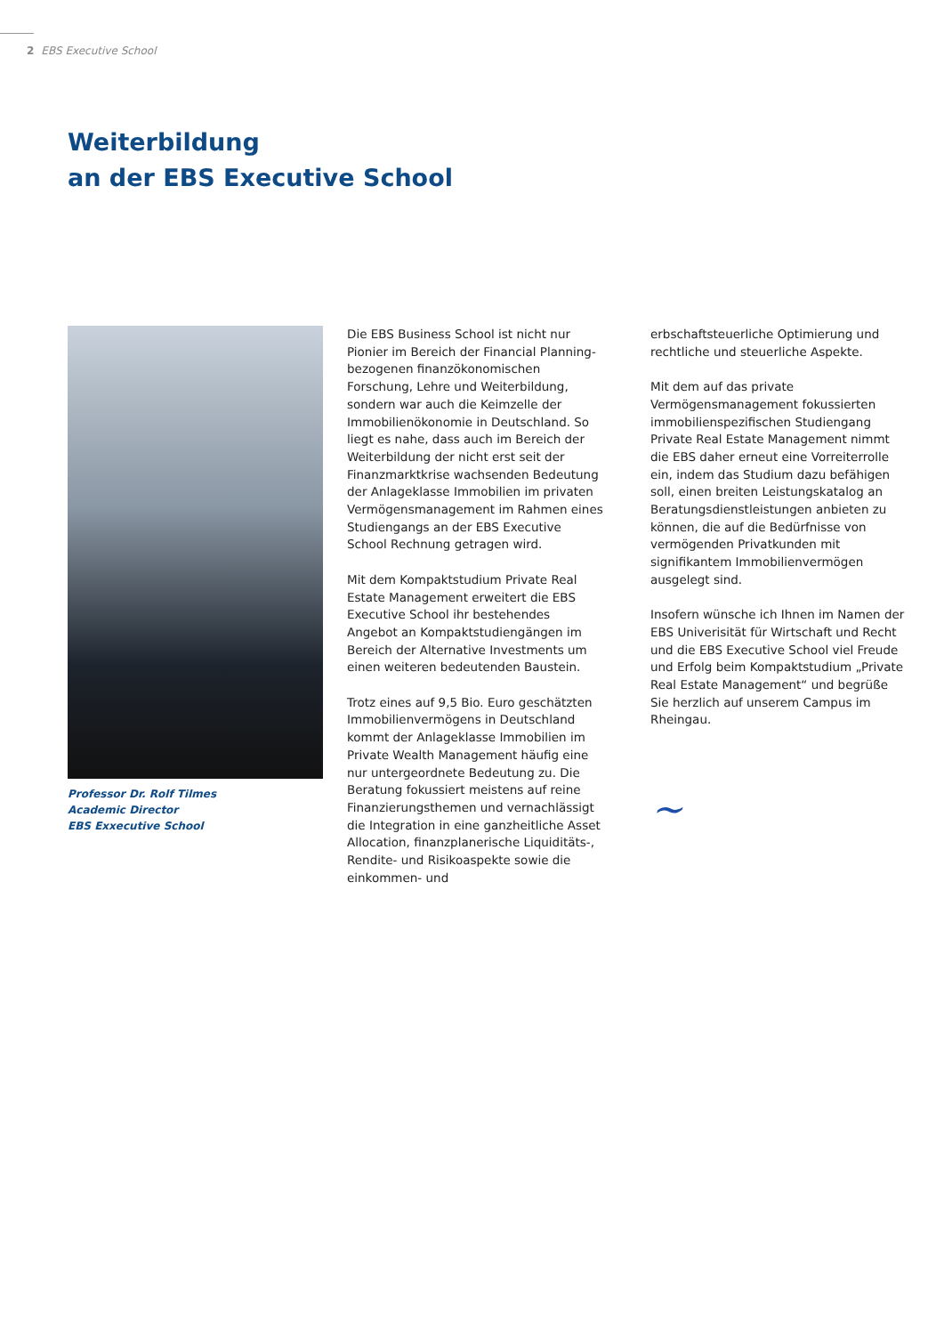2 EBS Executive School
Weiterbildung
an der EBS Executive School
Professor Dr. Rolf Tilmes
Academic Director
EBS Exxecutive School
Die EBS Business School ist nicht nur Pionier im Bereich der Financial Planning-bezogenen finanzökonomischen Forschung, Lehre und Weiterbildung, sondern war auch die Keimzelle der Immobilienökonomie in Deutschland. So liegt es nahe, dass auch im Bereich der Weiterbildung der nicht erst seit der Finanzmarktkrise wachsenden Bedeutung der Anlageklasse Immobilien im privaten Vermögensmanagement im Rahmen eines Studiengangs an der EBS Executive School Rechnung getragen wird.
Mit dem Kompaktstudium Private Real Estate Management erweitert die EBS Executive School ihr bestehendes Angebot an Kompaktstudiengängen im Bereich der Alternative Investments um einen weiteren bedeutenden Baustein.
Trotz eines auf 9,5 Bio. Euro geschätzten Immobilienvermögens in Deutschland kommt der Anlageklasse Immobilien im Private Wealth Management häufig eine nur untergeordnete Bedeutung zu. Die Beratung fokussiert meistens auf reine Finanzierungsthemen und vernachlässigt die Integration in eine ganzheitliche Asset Allocation, finanzplanerische Liquiditäts-, Rendite- und Risikoaspekte sowie die einkommen- und
erbschaftsteuerliche Optimierung und rechtliche und steuerliche Aspekte.
Mit dem auf das private Vermögensmanagement fokussierten immobilienspezifischen Studiengang Private Real Estate Management nimmt die EBS daher erneut eine Vorreiterrolle ein, indem das Studium dazu befähigen soll, einen breiten Leistungskatalog an Beratungsdienstleistungen anbieten zu können, die auf die Bedürfnisse von vermögenden Privatkunden mit signifikantem Immobilienvermögen ausgelegt sind.
Insofern wünsche ich Ihnen im Namen der EBS Univerisität für Wirtschaft und Recht und die EBS Executive School viel Freude und Erfolg beim Kompaktstudium „Private Real Estate Management“ und begrüße Sie herzlich auf unserem Campus im Rheingau.
~